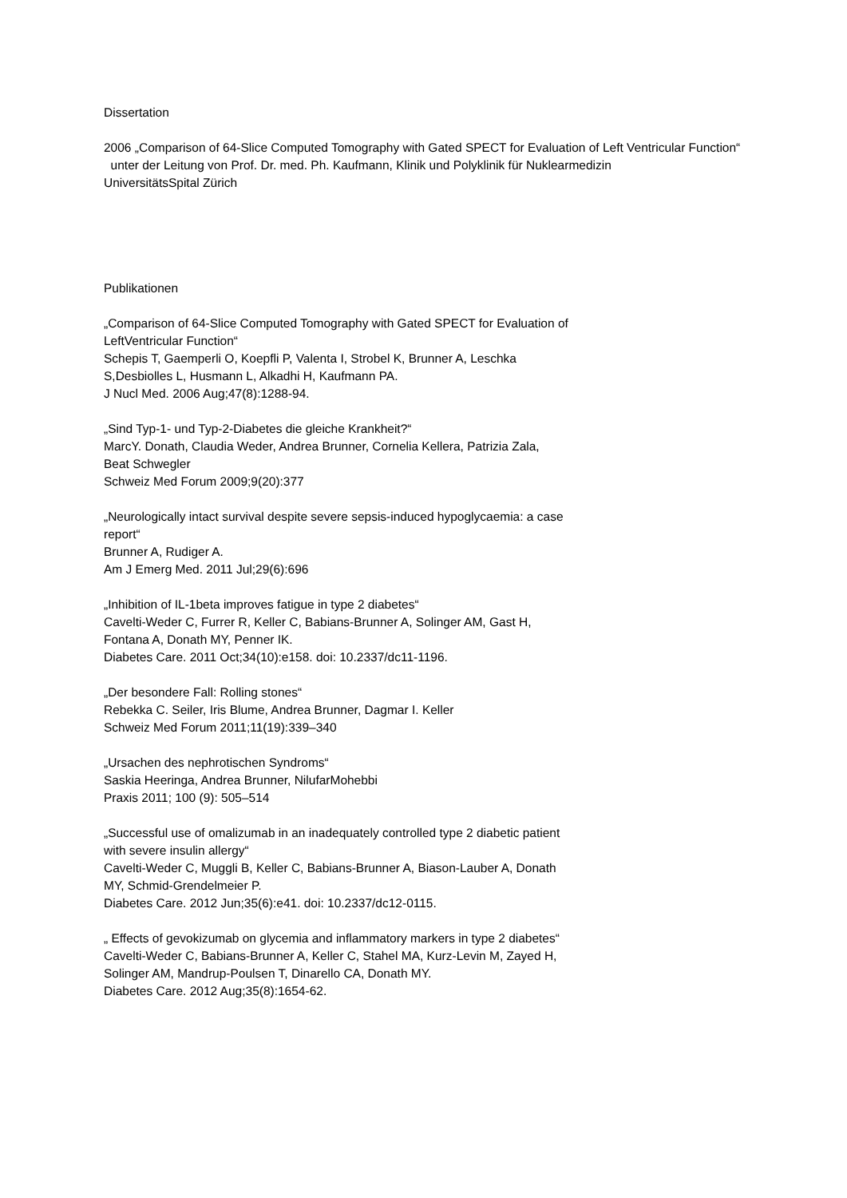Dissertation
2006 „Comparison of 64-Slice Computed Tomography with Gated SPECT for Evaluation of Left Ventricular Function“
unter der Leitung von Prof. Dr. med. Ph. Kaufmann, Klinik und Polyklinik für Nuklearmedizin
UniversitätsSpital Zürich
Publikationen
„Comparison of 64-Slice Computed Tomography with Gated SPECT for Evaluation of
LeftVentricular Function“
Schepis T, Gaemperli O, Koepfli P, Valenta I, Strobel K, Brunner A, Leschka
S,Desbiolles L, Husmann L, Alkadhi H, Kaufmann PA.
J Nucl Med. 2006 Aug;47(8):1288-94.
„Sind Typ-1- und Typ-2-Diabetes die gleiche Krankheit?“
MarcY. Donath, Claudia Weder, Andrea Brunner, Cornelia Kellera, Patrizia Zala,
Beat Schwegler
Schweiz Med Forum 2009;9(20):377
„Neurologically intact survival despite severe sepsis-induced hypoglycaemia: a case
report“
Brunner A, Rudiger A.
Am J Emerg Med. 2011 Jul;29(6):696
„Inhibition of IL-1beta improves fatigue in type 2 diabetes“
Cavelti-Weder C, Furrer R, Keller C, Babians-Brunner A, Solinger AM, Gast H,
Fontana A, Donath MY, Penner IK.
Diabetes Care. 2011 Oct;34(10):e158. doi: 10.2337/dc11-1196.
„Der besondere Fall: Rolling stones“
Rebekka C. Seiler, Iris Blume, Andrea Brunner, Dagmar I. Keller
Schweiz Med Forum 2011;11(19):339–340
„Ursachen des nephrotischen Syndroms“
Saskia Heeringa, Andrea Brunner, NilufarMohebbi
Praxis 2011; 100 (9): 505–514
„Successful use of omalizumab in an inadequately controlled type 2 diabetic patient
with severe insulin allergy“
Cavelti-Weder C, Muggli B, Keller C, Babians-Brunner A, Biason-Lauber A, Donath
MY, Schmid-Grendelmeier P.
Diabetes Care. 2012 Jun;35(6):e41. doi: 10.2337/dc12-0115.
„ Effects of gevokizumab on glycemia and inflammatory markers in type 2 diabetes“
Cavelti-Weder C, Babians-Brunner A, Keller C, Stahel MA, Kurz-Levin M, Zayed H,
Solinger AM, Mandrup-Poulsen T, Dinarello CA, Donath MY.
Diabetes Care. 2012 Aug;35(8):1654-62.